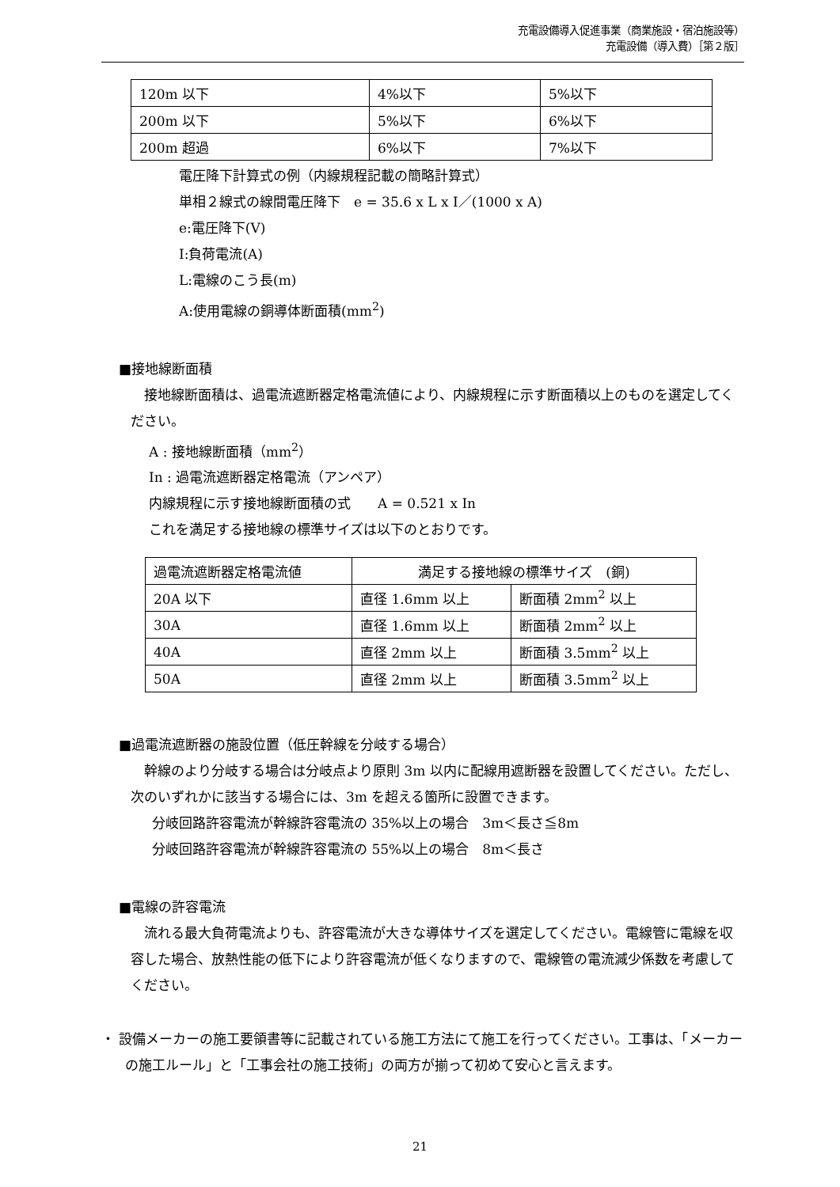充電設備導入促進事業（商業施設・宿泊施設等）
充電設備（導入費）［第２版］
| 120m 以下 | 4%以下 | 5%以下 |
| 200m 以下 | 5%以下 | 6%以下 |
| 200m 超過 | 6%以下 | 7%以下 |
電圧降下計算式の例（内線規程記載の簡略計算式）
単相２線式の線間電圧降下　e = 35.6 x L x I／(1000 x A)
e:電圧降下(V)
I:負荷電流(A)
L:電線のこう長(m)
A:使用電線の銅導体断面積(mm<sup>2</sup>)
■接地線断面積
　接地線断面積は、過電流遮断器定格電流値により、内線規程に示す断面積以上のものを選定してください。
A : 接地線断面積（mm<sup>2</sup>）
In : 過電流遮断器定格電流（アンペア）
内線規程に示す接地線断面積の式　　A = 0.521 x In
これを満足する接地線の標準サイズは以下のとおりです。
| 過電流遮断器定格電流値 | 満足する接地線の標準サイズ (銅) | |
| 20A 以下 | 直径 1.6mm 以上 | 断面積 2mm<sup>2</sup> 以上 |
| 30A | 直径 1.6mm 以上 | 断面積 2mm<sup>2</sup> 以上 |
| 40A | 直径 2mm 以上 | 断面積 3.5mm<sup>2</sup> 以上 |
| 50A | 直径 2mm 以上 | 断面積 3.5mm<sup>2</sup> 以上 |
■過電流遮断器の施設位置（低圧幹線を分岐する場合）
　幹線のより分岐する場合は分岐点より原則 3m 以内に配線用遮断器を設置してください。ただし、次のいずれかに該当する場合には、3m を超える箇所に設置できます。
分岐回路許容電流が幹線許容電流の 35%以上の場合　3m＜長さ≦8m
分岐回路許容電流が幹線許容電流の 55%以上の場合　8m＜長さ
■電線の許容電流
　流れる最大負荷電流よりも、許容電流が大きな導体サイズを選定してください。電線管に電線を収容した場合、放熱性能の低下により許容電流が低くなりますので、電線管の電流減少係数を考慮してください。
・ 設備メーカーの施工要領書等に記載されている施工方法にて施工を行ってください。工事は、「メーカーの施工ルール」と「工事会社の施工技術」の両方が揃って初めて安心と言えます。
21